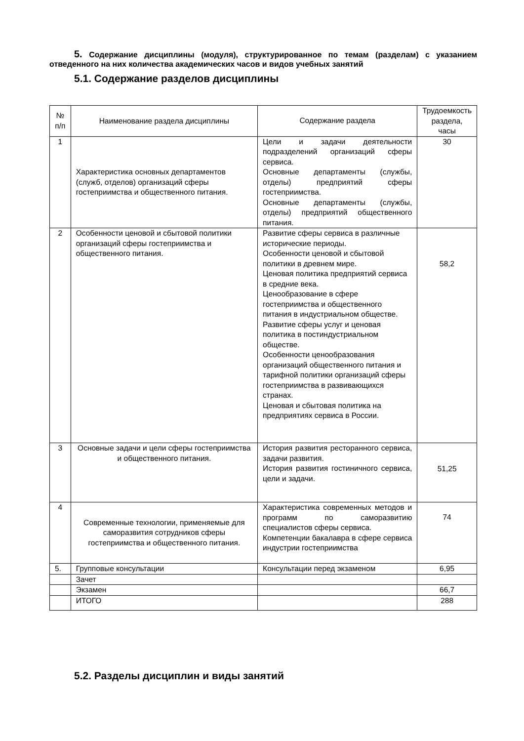5. Содержание дисциплины (модуля), структурированное по темам (разделам) с указанием отведенного на них количества академических часов и видов учебных занятий
5.1. Содержание разделов дисциплины
| № п/п | Наименование раздела дисциплины | Содержание раздела | Трудоемкость раздела, часы |
| --- | --- | --- | --- |
| 1 | Характеристика основных департаментов (служб, отделов) организаций сферы гостеприимства и общественного питания. | Цели и задачи деятельности подразделений организаций сферы сервиса. Основные департаменты (службы, отделы) предприятий сферы гостеприимства. Основные департаменты (службы, отделы) предприятий общественного питания. | 30 |
| 2 | Особенности ценовой и сбытовой политики организаций сферы гостеприимства и общественного питания. | Развитие сферы сервиса в различные исторические периоды. Особенности ценовой и сбытовой политики в древнем мире. Ценовая политика предприятий сервиса в средние века. Ценообразование в сфере гостеприимства и общественного питания в индустриальном обществе. Развитие сферы услуг и ценовая политика в постиндустриальном обществе. Особенности ценообразования организаций общественного питания и тарифной политики организаций сферы гостеприимства в развивающихся странах. Ценовая и сбытовая политика на предприятиях сервиса в России. | 58,2 |
| 3 | Основные задачи и цели сферы гостеприимства и общественного питания. | История развития ресторанного сервиса, задачи развития. История развития гостиничного сервиса, цели и задачи. | 51,25 |
| 4 | Современные технологии, применяемые для саморазвития сотрудников сферы гостеприимства и общественного питания. | Характеристика современных методов и программ по саморазвитию специалистов сферы сервиса. Компетенции бакалавра в сфере сервиса индустрии гостеприимства | 74 |
| 5. | Групповые консультации | Консультации перед экзаменом | 6,95 |
| | Зачет | | |
| | Экзамен | | 66,7 |
| | ИТОГО | | 288 |
5.2. Разделы дисциплин и виды занятий